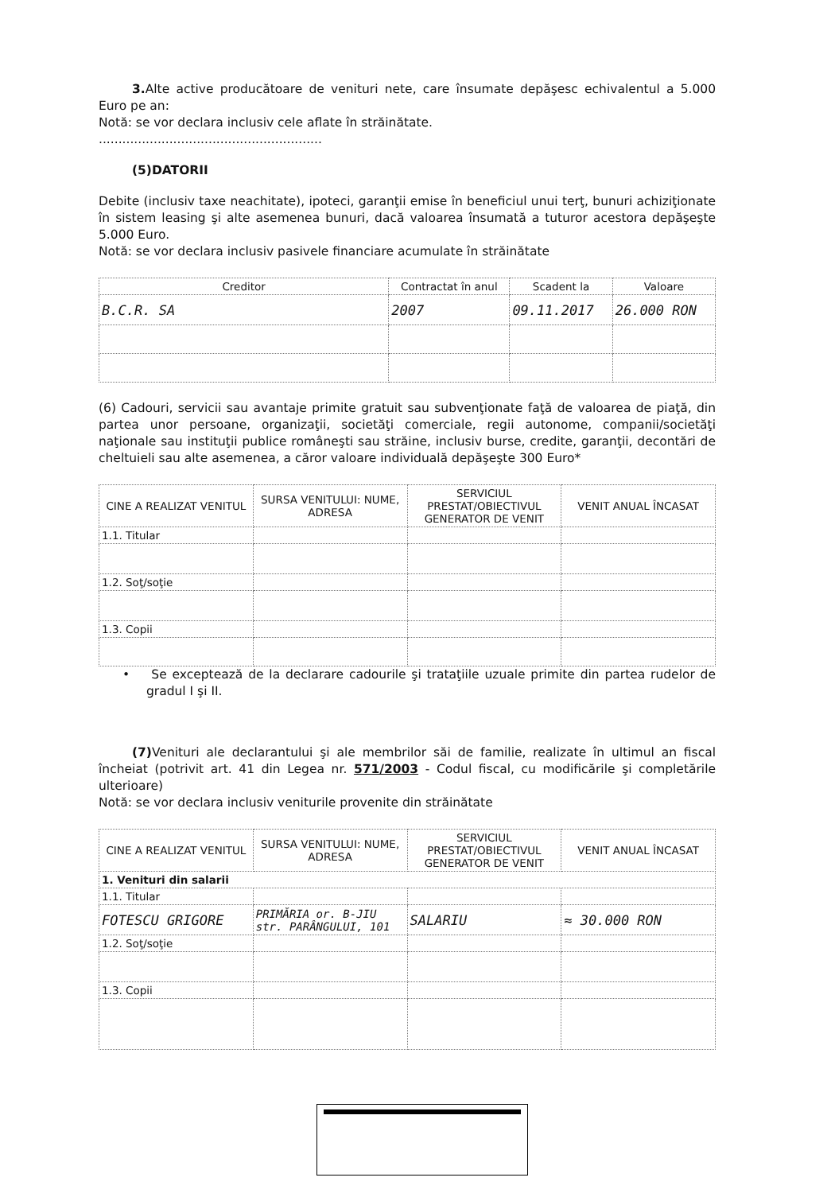3. Alte active producătoare de venituri nete, care însumate depăşesc echivalentul a 5.000 Euro pe an:
Notă: se vor declara inclusiv cele aflate în străinătate.
.........................................................
(5)DATORII
Debite (inclusiv taxe neachitate), ipoteci, garanţii emise în beneficiul unui terţ, bunuri achiziţionate în sistem leasing şi alte asemenea bunuri, dacă valoarea însumată a tuturor acestora depăşeşte 5.000 Euro.
Notă: se vor declara inclusiv pasivele financiare acumulate în străinătate
| Creditor | Contractat în anul | Scadent la | Valoare |
| --- | --- | --- | --- |
| B.C.R. SA | 2007 | 09.11.2017 | 26.000 RON |
(6) Cadouri, servicii sau avantaje primite gratuit sau subvenţionate faţă de valoarea de piaţă, din partea unor persoane, organizaţii, societăţi comerciale, regii autonome, companii/societăţi naţionale sau instituţii publice româneşti sau străine, inclusiv burse, credite, garanţii, decontări de cheltuieli sau alte asemenea, a căror valoare individuală depăşeşte 300 Euro*
| CINE A REALIZAT VENITUL | SURSA VENITULUI: NUME, ADRESA | SERVICIUL PRESTAT/OBIECTIVUL GENERATOR DE VENIT | VENIT ANUAL ÎNCASAT |
| --- | --- | --- | --- |
| 1.1. Titular | | | |
| 1.2. Soţ/soţie | | | |
| 1.3. Copii | | | |
• Se exceptează de la declarare cadourile şi trataţiile uzuale primite din partea rudelor de gradul I şi II.
(7) Venituri ale declarantului şi ale membrilor săi de familie, realizate în ultimul an fiscal încheiat (potrivit art. 41 din Legea nr. 571/2003 - Codul fiscal, cu modificările şi completările ulterioare)
Notă: se vor declara inclusiv veniturile provenite din străinătate
| CINE A REALIZAT VENITUL | SURSA VENITULUI: NUME, ADRESA | SERVICIUL PRESTAT/OBIECTIVUL GENERATOR DE VENIT | VENIT ANUAL ÎNCASAT |
| --- | --- | --- | --- |
| 1. Venituri din salarii | | | |
| 1.1. Titular | | | |
| FOTESCU GRIGORE | PRIMĂRIA or. B-JIU str. PARÂNGULUI, 101 | SALARIU | ≈ 30.000 RON |
| 1.2. Soţ/soţie | | | |
| 1.3. Copii | | | |